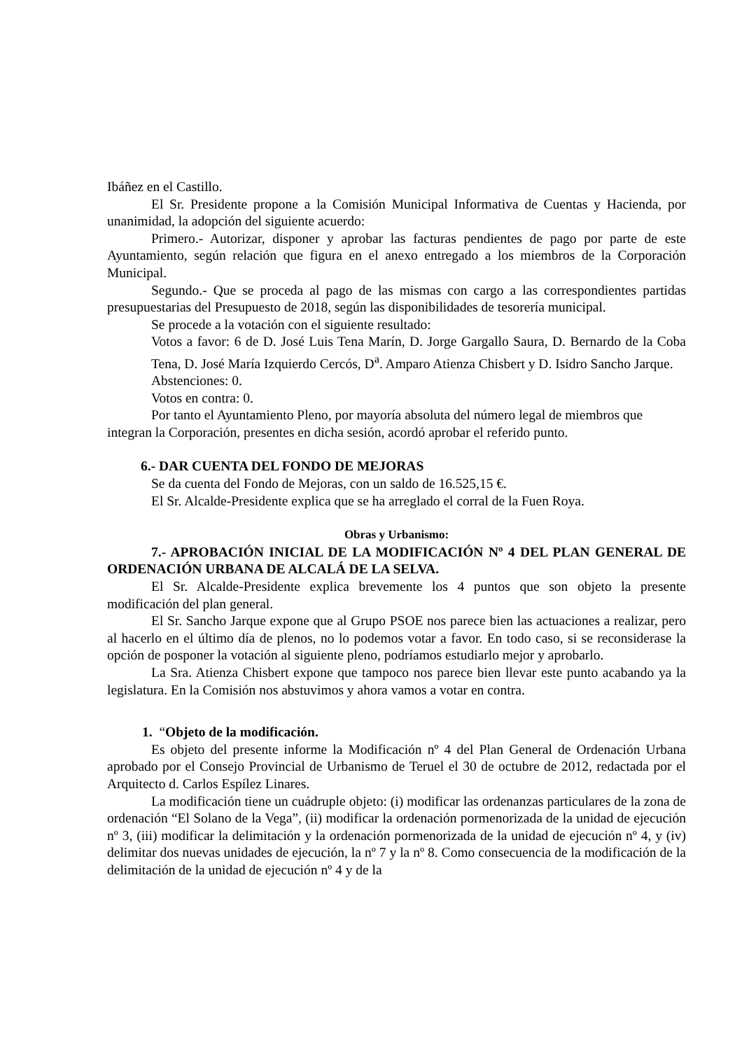Ibáñez en el Castillo.
El Sr. Presidente propone a la Comisión Municipal Informativa de Cuentas y Hacienda, por unanimidad, la adopción del siguiente acuerdo:
Primero.- Autorizar, disponer y aprobar las facturas pendientes de pago por parte de este Ayuntamiento, según relación que figura en el anexo entregado a los miembros de la Corporación Municipal.
Segundo.- Que se proceda al pago de las mismas con cargo a las correspondientes partidas presupuestarias del Presupuesto de 2018, según las disponibilidades de tesorería municipal.
Se procede a la votación con el siguiente resultado:
Votos a favor: 6 de D. José Luis Tena Marín, D. Jorge Gargallo Saura, D. Bernardo de la Coba Tena, D. José María Izquierdo Cercós, D<sup>a</sup>. Amparo Atienza Chisbert y D. Isidro Sancho Jarque.
Abstenciones: 0.
Votos en contra: 0.
Por tanto el Ayuntamiento Pleno, por mayoría absoluta del número legal de miembros que integran la Corporación, presentes en dicha sesión, acordó aprobar el referido punto.
6.- DAR CUENTA DEL FONDO DE MEJORAS
Se da cuenta del Fondo de Mejoras, con un saldo de 16.525,15 €.
El Sr. Alcalde-Presidente explica que se ha arreglado el corral de la Fuen Roya.
Obras y Urbanismo:
7.- APROBACIÓN INICIAL DE LA MODIFICACIÓN Nº 4 DEL PLAN GENERAL DE ORDENACIÓN URBANA DE ALCALÁ DE LA SELVA.
El Sr. Alcalde-Presidente explica brevemente los 4 puntos que son objeto la presente modificación del plan general.
El Sr. Sancho Jarque expone que al Grupo PSOE nos parece bien las actuaciones a realizar, pero al hacerlo en el último día de plenos, no lo podemos votar a favor. En todo caso, si se reconsiderase la opción de posponer la votación al siguiente pleno, podríamos estudiarlo mejor y aprobarlo.
La Sra. Atienza Chisbert expone que tampoco nos parece bien llevar este punto acabando ya la legislatura. En la Comisión nos abstuvimos y ahora vamos a votar en contra.
1. “Objeto de la modificación.
Es objeto del presente informe la Modificación nº 4 del Plan General de Ordenación Urbana aprobado por el Consejo Provincial de Urbanismo de Teruel el 30 de octubre de 2012, redactada por el Arquitecto d. Carlos Espílez Linares.
La modificación tiene un cuádruple objeto: (i) modificar las ordenanzas particulares de la zona de ordenación “El Solano de la Vega”, (ii) modificar la ordenación pormenorizada de la unidad de ejecución nº 3, (iii) modificar la delimitación y la ordenación pormenorizada de la unidad de ejecución nº 4, y (iv) delimitar dos nuevas unidades de ejecución, la nº 7 y la nº 8. Como consecuencia de la modificación de la delimitación de la unidad de ejecución nº 4 y de la